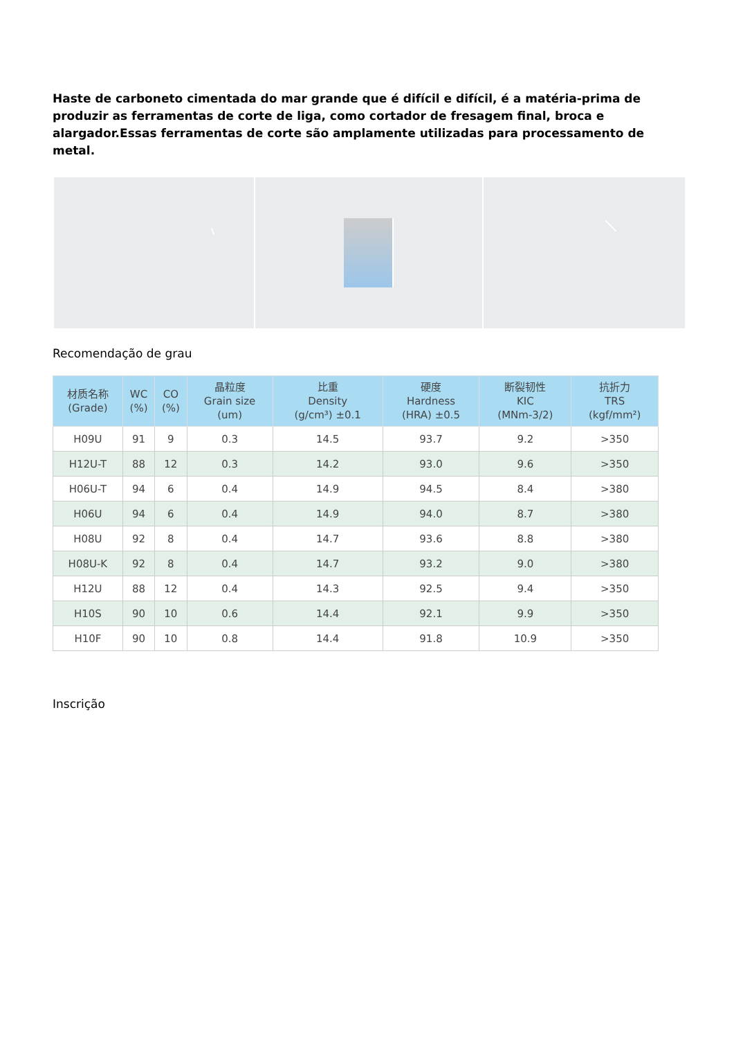Haste de carboneto cimentada do mar grande que é difícil e difícil, é a matéria-prima de produzir as ferramentas de corte de liga, como cortador de fresagem final, broca e alargador.Essas ferramentas de corte são amplamente utilizadas para processamento de metal.
Recomendação de grau
| 材质名称 (Grade) | WC (%) | CO (%) | 晶粒度 Grain size (um) | 比重 Density (g/cm³) ±0.1 | 硬度 Hardness (HRA) ±0.5 | 断裂韧性 KIC (MNm-3/2) | 抗折力 TRS (kgf/mm²) |
| --- | --- | --- | --- | --- | --- | --- | --- |
| H09U | 91 | 9 | 0.3 | 14.5 | 93.7 | 9.2 | >350 |
| H12U-T | 88 | 12 | 0.3 | 14.2 | 93.0 | 9.6 | >350 |
| H06U-T | 94 | 6 | 0.4 | 14.9 | 94.5 | 8.4 | >380 |
| H06U | 94 | 6 | 0.4 | 14.9 | 94.0 | 8.7 | >380 |
| H08U | 92 | 8 | 0.4 | 14.7 | 93.6 | 8.8 | >380 |
| H08U-K | 92 | 8 | 0.4 | 14.7 | 93.2 | 9.0 | >380 |
| H12U | 88 | 12 | 0.4 | 14.3 | 92.5 | 9.4 | >350 |
| H10S | 90 | 10 | 0.6 | 14.4 | 92.1 | 9.9 | >350 |
| H10F | 90 | 10 | 0.8 | 14.4 | 91.8 | 10.9 | >350 |
Inscrição